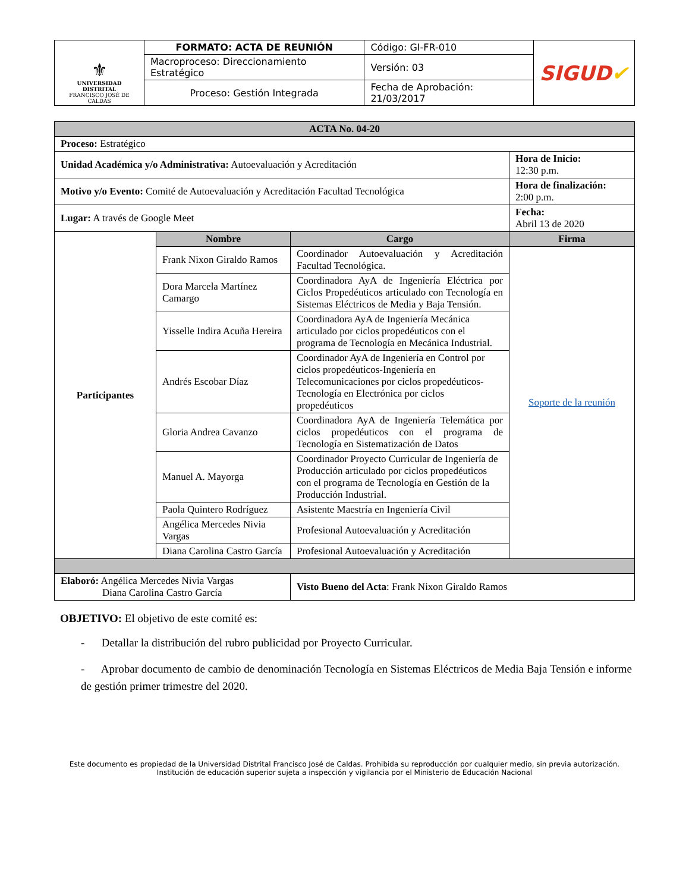| ⚜ UNIVERSIDAD DISTRITAL FRANCISCO JOSÉ DE CALDAS | FORMATO: ACTA DE REUNIÓN | Código: GI-FR-010 | SIGUD ✔ |
| | Macroproceso: Direccionamiento Estratégico | Versión: 03 | |
| | Proceso: Gestión Integrada | Fecha de Aprobación: 21/03/2017 | |
| ACTA No. 04-20 | | | |
| Proceso: Estratégico | | | |
| Unidad Académica y/o Administrativa: Autoevaluación y Acreditación | | | Hora de Inicio: 12:30 p.m. |
| Motivo y/o Evento: Comité de Autoevaluación y Acreditación Facultad Tecnológica | | | Hora de finalización: 2:00 p.m. |
| Lugar: A través de Google Meet | | | Fecha: Abril 13 de 2020 |
| Participantes | Nombre | Cargo | Firma |
| | Frank Nixon Giraldo Ramos | Coordinador Autoevaluación y Acreditación Facultad Tecnológica. | Soporte de la reunión |
| | Dora Marcela Martínez Camargo | Coordinadora AyA de Ingeniería Eléctrica por Ciclos Propedéuticos articulado con Tecnología en Sistemas Eléctricos de Media y Baja Tensión. | |
| | Yisselle Indira Acuña Hereira | Coordinadora AyA de Ingeniería Mecánica articulado por ciclos propedéuticos con el programa de Tecnología en Mecánica Industrial. | |
| | Andrés Escobar Díaz | Coordinador AyA de Ingeniería en Control por ciclos propedéuticos-Ingeniería en Telecomunicaciones por ciclos propedéuticos-Tecnología en Electrónica por ciclos propedéuticos | |
| | Gloria Andrea Cavanzo | Coordinadora AyA de Ingeniería Telemática por ciclos propedéuticos con el programa de Tecnología en Sistematización de Datos | |
| | Manuel A. Mayorga | Coordinador Proyecto Curricular de Ingeniería de Producción articulado por ciclos propedéuticos con el programa de Tecnología en Gestión de la Producción Industrial. | |
| | Paola Quintero Rodríguez | Asistente Maestría en Ingeniería Civil | |
| | Angélica Mercedes Nivia Vargas | Profesional Autoevaluación y Acreditación | |
| | Diana Carolina Castro García | Profesional Autoevaluación y Acreditación | |
| Elaboró: Angélica Mercedes Nivia Vargas Diana Carolina Castro García | | Visto Bueno del Acta : Frank Nixon Giraldo Ramos | |
OBJETIVO: El objetivo de este comité es:
- Detallar la distribución del rubro publicidad por Proyecto Curricular.
- Aprobar documento de cambio de denominación Tecnología en Sistemas Eléctricos de Media Baja Tensión e informe de gestión primer trimestre del 2020.
Este documento es propiedad de la Universidad Distrital Francisco José de Caldas. Prohibida su reproducción por cualquier medio, sin previa autorización.
Institución de educación superior sujeta a inspección y vigilancia por el Ministerio de Educación Nacional